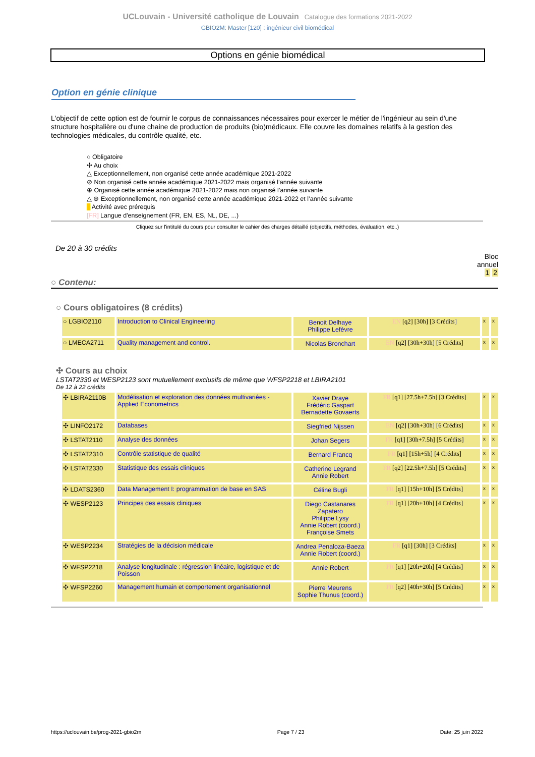UCLouvain - Université catholique de Louvain Catalogue des formations 2021-2022
GBIO2M: Master [120] : ingénieur civil biomédical
Options en génie biomédical
Option en génie clinique
L'objectif de cette option est de fournir le corpus de connaissances nécessaires pour exercer le métier de l'ingénieur au sein d'une structure hospitalière ou d'une chaine de production de produits (bio)médicaux. Elle couvre les domaines relatifs à la gestion des technologies médicales, du contrôle qualité, etc.
○ Obligatoire
✣ Au choix
△ Exceptionnellement, non organisé cette année académique 2021-2022
⊘ Non organisé cette année académique 2021-2022 mais organisé l’année suivante
⊕ Organisé cette année académique 2021-2022 mais non organisé l’année suivante
△ ⊕ Exceptionnellement, non organisé cette année académique 2021-2022 et l’année suivante
Activité avec prérequis
[FR] Langue d'enseignement (FR, EN, ES, NL, DE, ...)
Cliquez sur l'intitulé du cours pour consulter le cahier des charges détaillé (objectifs, méthodes, évaluation, etc..)
De 20 à 30 crédits
Bloc
annuel
1 2
○ Contenu:
○ Cours obligatoires (8 crédits)
| ○ LGBIO2110 | Introduction to Clinical Engineering | Benoit Delhaye Philippe Lefèvre | EN [q2] [30h] [3 Crédits] | x | x |
| ○ LMECA2711 | Quality management and control. | Nicolas Bronchart | EN [q2] [30h+30h] [5 Crédits] | x | x |
✣ Cours au choix
LSTAT2330 et WESP2123 sont mutuellement exclusifs de même que WFSP2218 et LBIRA2101
De 12 à 22 crédits
| ✣ LBIRA2110B | Modélisation et exploration des données multivariées - Applied Econometrics | Xavier Draye Frédéric Gaspart Bernadette Govaerts | FR [q1] [27.5h+7.5h] [3 Crédits] | x | x |
| ✣ LINFO2172 | Databases | Siegfried Nijssen | EN [q2] [30h+30h] [6 Crédits] | x | x |
| ✣ LSTAT2110 | Analyse des données | Johan Segers | FR [q1] [30h+7.5h] [5 Crédits] | x | x |
| ✣ LSTAT2310 | Contrôle statistique de qualité | Bernard Francq | FR [q1] [15h+5h] [4 Crédits] | x | x |
| ✣ LSTAT2330 | Statistique des essais cliniques | Catherine Legrand Annie Robert | FR [q2] [22.5h+7.5h] [5 Crédits] | x | x |
| ✣ LDATS2360 | Data Management I: programmation de base en SAS | Céline Bugli | FR [q1] [15h+10h] [5 Crédits] | x | x |
| ✣ WESP2123 | Principes des essais cliniques | Diego Castanares Zapatero Philippe Lysy Annie Robert (coord.) Françoise Smets | FR [q1] [20h+10h] [4 Crédits] | x | x |
| ✣ WESP2234 | Stratégies de la décision médicale | Andrea Penaloza-Baeza Annie Robert (coord.) | FR [q1] [30h] [3 Crédits] | x | x |
| ✣ WFSP2218 | Analyse longitudinale : régression linéaire, logistique et de Poisson | Annie Robert | FR [q1] [20h+20h] [4 Crédits] | x | x |
| ✣ WFSP2260 | Management humain et comportement organisationnel | Pierre Meurens Sophie Thunus (coord.) | FR [q2] [40h+30h] [5 Crédits] | x | x |
https://uclouvain.be/prog-2021-gbio2m Page 7 / 23 Date: 25 juin 2022